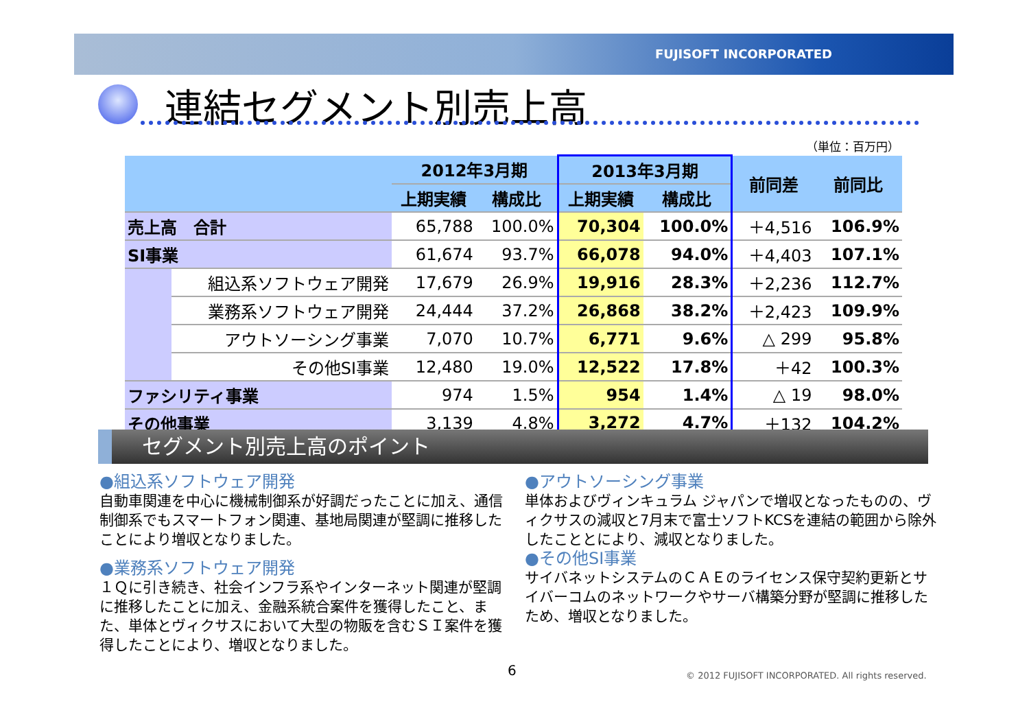FUJISOFT INCORPORATED
連結セグメント別売上高
（単位：百万円）
| | | 2012年3月期 | | 2013年3月期 | | 前同差 | 前同比 |
| --- | --- | --- | --- | --- | --- | --- | --- |
| | | 上期実績 | 構成比 | 上期実績 | 構成比 | | |
| 売上高 合計 | | 65,788 | 100.0% | 70,304 | 100.0% | ＋4,516 | 106.9% |
| SI事業 | | 61,674 | 93.7% | 66,078 | 94.0% | ＋4,403 | 107.1% |
| | 組込系ソフトウェア開発 | 17,679 | 26.9% | 19,916 | 28.3% | ＋2,236 | 112.7% |
| | 業務系ソフトウェア開発 | 24,444 | 37.2% | 26,868 | 38.2% | ＋2,423 | 109.9% |
| | アウトソーシング事業 | 7,070 | 10.7% | 6,771 | 9.6% | △ 299 | 95.8% |
| | その他SI事業 | 12,480 | 19.0% | 12,522 | 17.8% | ＋42 | 100.3% |
| ファシリティ事業 | | 974 | 1.5% | 954 | 1.4% | △ 19 | 98.0% |
| その他事業 | | 3,139 | 4.8% | 3,272 | 4.7% | ＋132 | 104.2% |
セグメント別売上高のポイント
●組込系ソフトウェア開発
自動車関連を中心に機械制御系が好調だったことに加え、通信制御系でもスマートフォン関連、基地局関連が堅調に推移したことにより増収となりました。
●業務系ソフトウェア開発
１Ｑに引き続き、社会インフラ系やインターネット関連が堅調に推移したことに加え、金融系統合案件を獲得したこと、また、単体とヴィクサスにおいて大型の物販を含むＳＩ案件を獲得したことにより、増収となりました。
●アウトソーシング事業
単体およびヴィンキュラム ジャパンで増収となったものの、ヴィクサスの減収と7月末で富士ソフトKCSを連結の範囲から除外したこととにより、減収となりました。
●その他SI事業
サイバネットシステムのＣＡＥのライセンス保守契約更新とサイバーコムのネットワークやサーバ構築分野が堅調に推移したため、増収となりました。
6
© 2012 FUJISOFT INCORPORATED. All rights reserved.